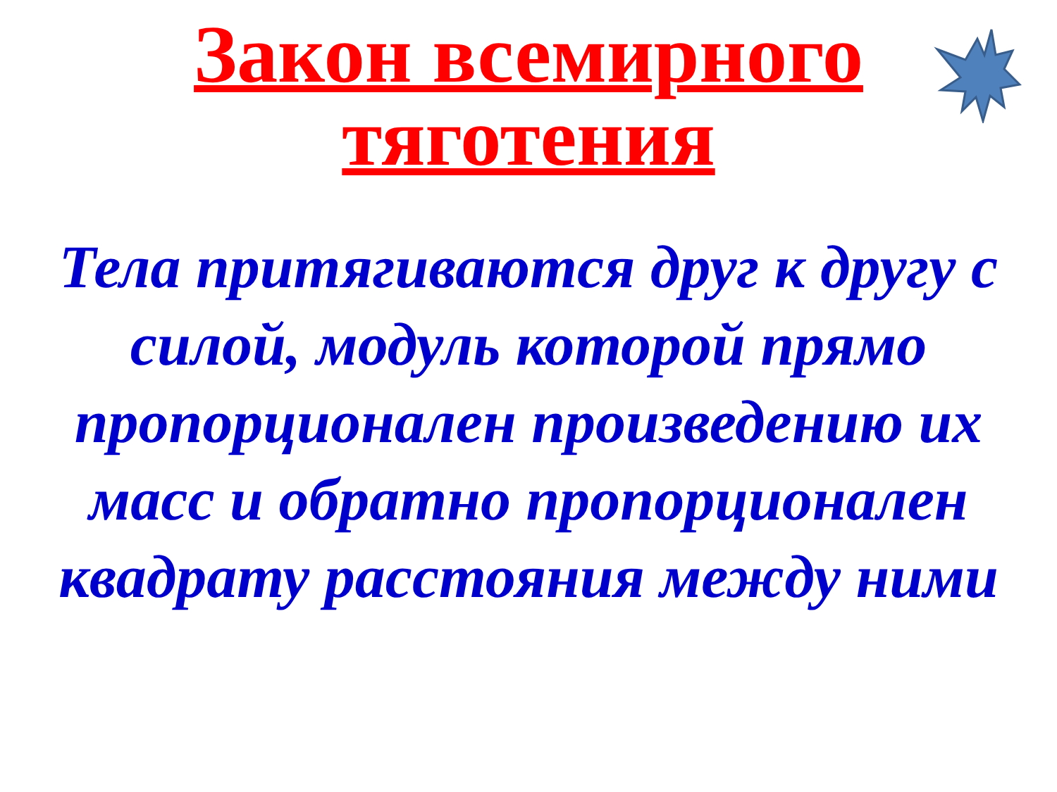Закон всемирного
тяготения
Тела притягиваются друг к другу с силой, модуль которой прямо пропорционален произведению их масс и обратно пропорционален квадрату расстояния между ними